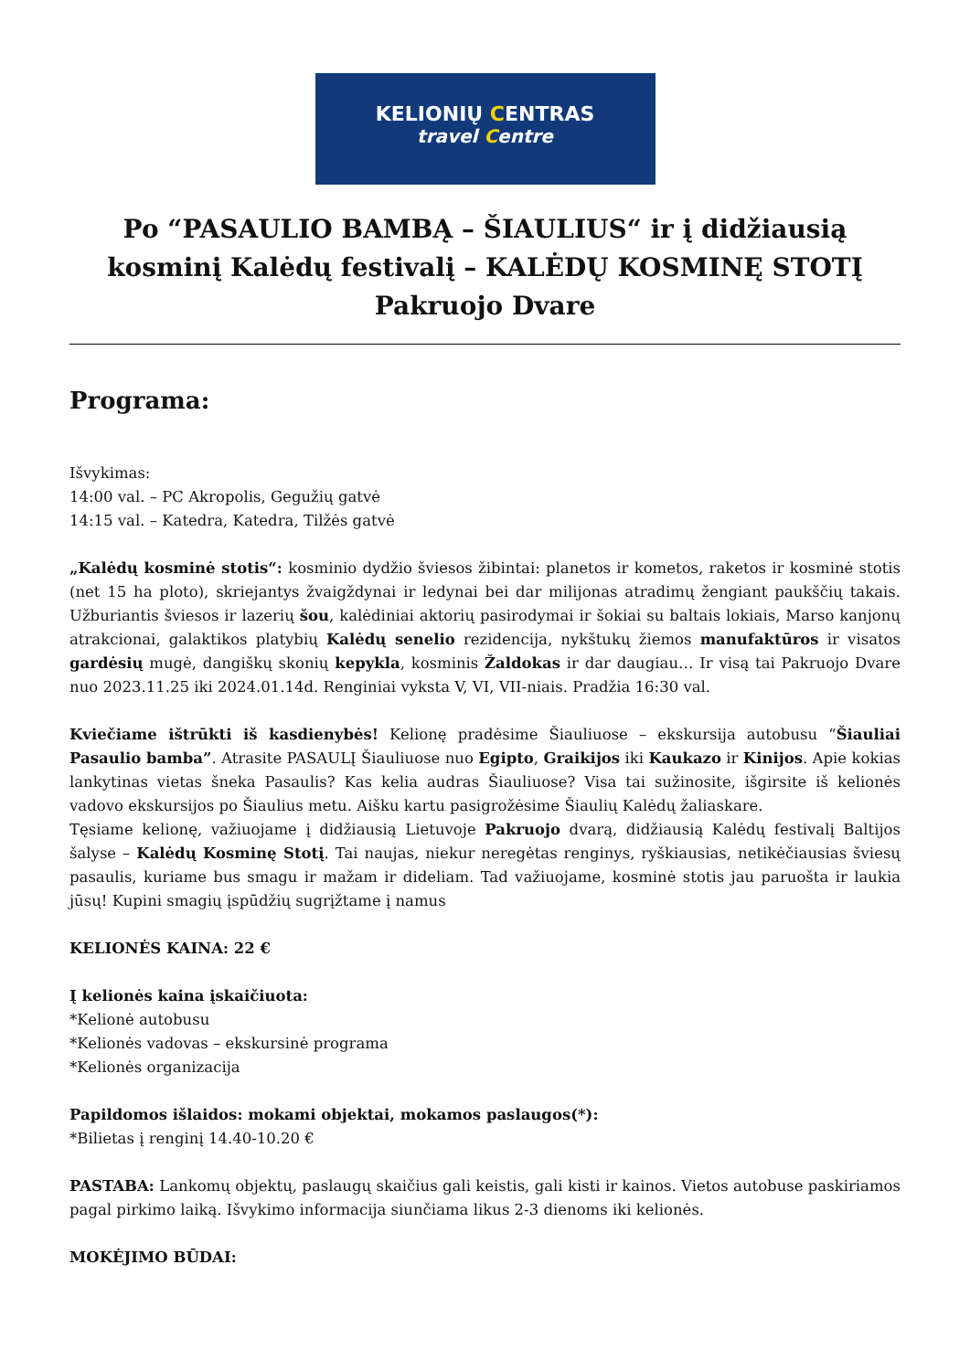KELIONIŲ CENTRAS
travel Centre
Po “PASAULIO BAMBĄ – ŠIAULIUS“ ir į didžiausią kosminį Kalėdų festivalį – KALĖDŲ KOSMINĘ STOTĮ Pakruojo Dvare
Programa:
Išvykimas:
14:00 val. – PC Akropolis, Gegužių gatvė
14:15 val. – Katedra, Katedra, Tilžės gatvė
„Kalėdų kosminė stotis“: kosminio dydžio šviesos žibintai: planetos ir kometos, raketos ir kosminė stotis (net 15 ha ploto), skriejantys žvaigždynai ir ledynai bei dar milijonas atradimų žengiant paukščių takais. Užburiantis šviesos ir lazerių šou, kalėdiniai aktorių pasirodymai ir šokiai su baltais lokiais, Marso kanjonų atrakcionai, galaktikos platybių Kalėdų senelio rezidencija, nykštukų žiemos manufaktūros ir visatos gardėsių mugė, dangiškų skonių kepykla, kosminis Žaldokas ir dar daugiau… Ir visą tai Pakruojo Dvare nuo 2023.11.25 iki 2024.01.14d. Renginiai vyksta V, VI, VII-niais. Pradžia 16:30 val.
Kviečiame ištrūkti iš kasdienybės! Kelionę pradėsime Šiauliuose – ekskursija autobusu “Šiauliai Pasaulio bamba”. Atrasite PASAULĮ Šiauliuose nuo Egipto, Graikijos iki Kaukazo ir Kinijos. Apie kokias lankytinas vietas šneka Pasaulis? Kas kelia audras Šiauliuose? Visa tai sužinosite, išgirsite iš kelionės vadovo ekskursijos po Šiaulius metu. Aišku kartu pasigrožėsime Šiaulių Kalėdų žaliaskare.
Tęsiame kelionę, važiuojame į didžiausią Lietuvoje Pakruojo dvarą, didžiausią Kalėdų festivalį Baltijos šalyse – Kalėdų Kosminę Stotį. Tai naujas, niekur neregėtas renginys, ryškiausias, netikėčiausias šviesų pasaulis, kuriame bus smagu ir mažam ir dideliam. Tad važiuojame, kosminė stotis jau paruošta ir laukia jūsų! Kupini smagių įspūdžių sugrįžtame į namus
KELIONĖS KAINA: 22 €
Į kelionės kaina įskaičiuota:
*Kelionė autobusu
*Kelionės vadovas – ekskursinė programa
*Kelionės organizacija
Papildomos išlaidos: mokami objektai, mokamos paslaugos(*):
*Bilietas į renginį 14.40-10.20 €
PASTABA: Lankomų objektų, paslaugų skaičius gali keistis, gali kisti ir kainos. Vietos autobuse paskiriamos pagal pirkimo laiką. Išvykimo informacija siunčiama likus 2-3 dienoms iki kelionės.
MOKĖJIMO BŪDAI: